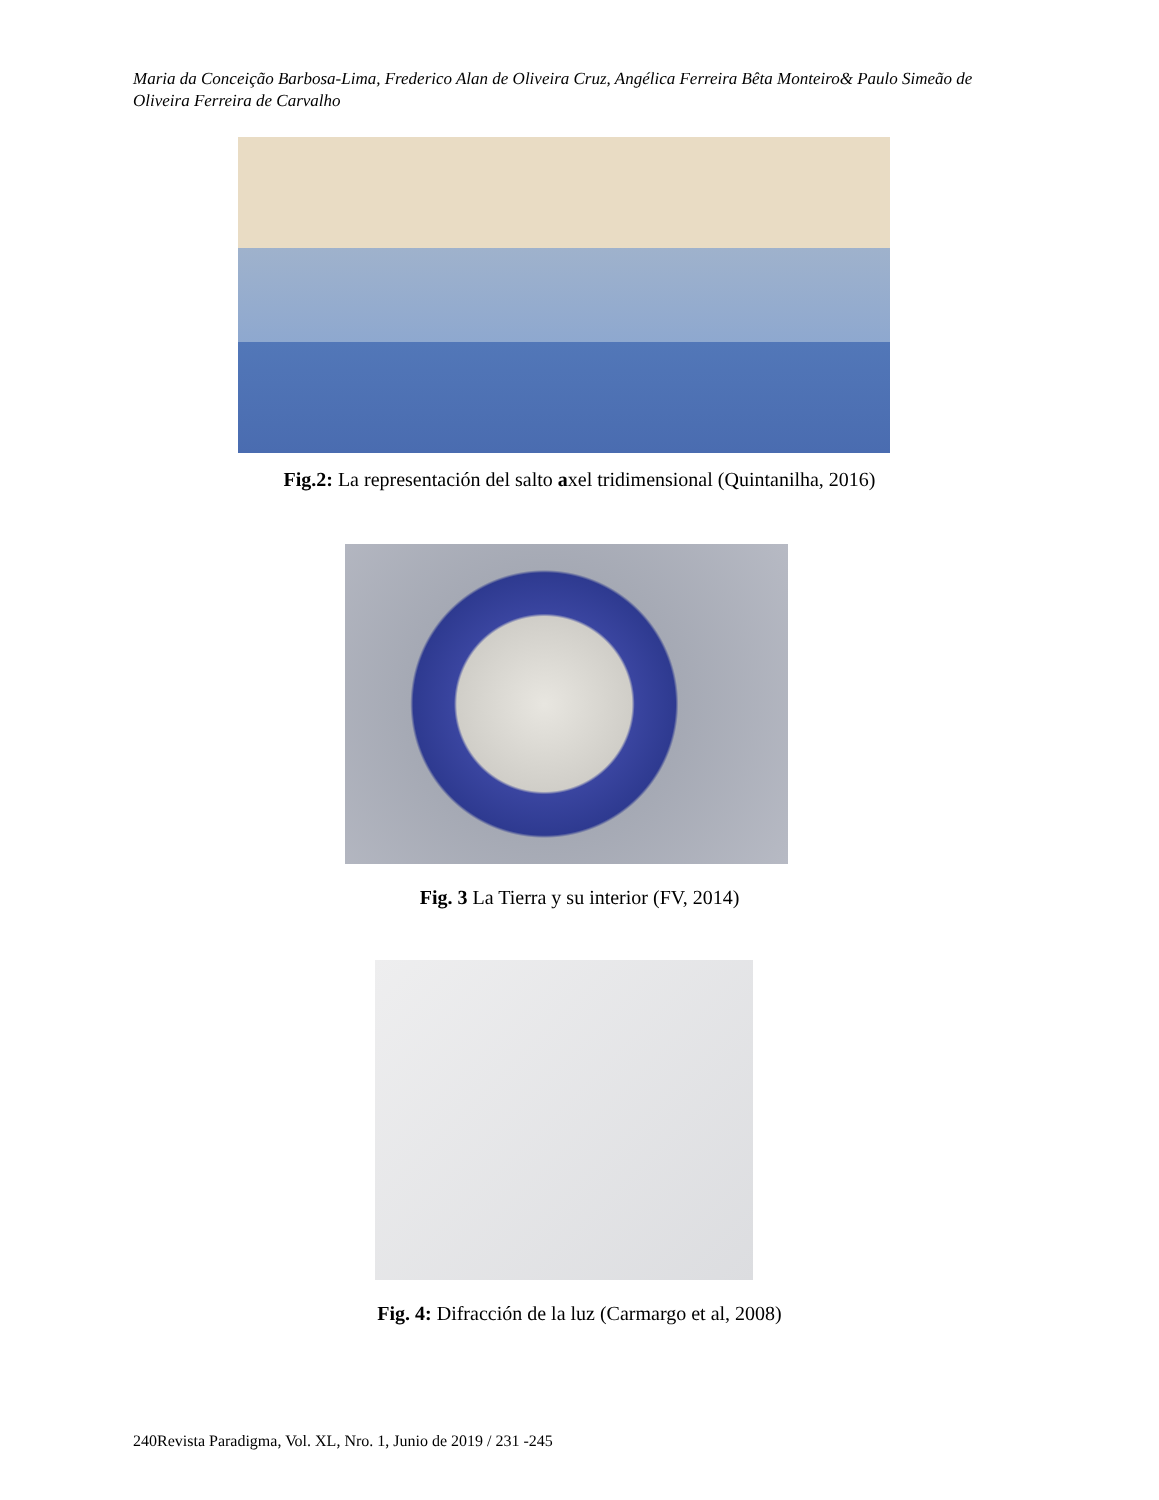Maria da Conceição Barbosa-Lima, Frederico Alan de Oliveira Cruz, Angélica Ferreira Bêta Monteiro& Paulo Simeão de Oliveira Ferreira de Carvalho
Fig.2: La representación del salto axel tridimensional (Quintanilha, 2016)
Fig. 3 La Tierra y su interior (FV, 2014)
Fig. 4: Difracción de la luz (Carmargo et al, 2008)
240Revista Paradigma, Vol. XL, Nro. 1, Junio de 2019 / 231 -245